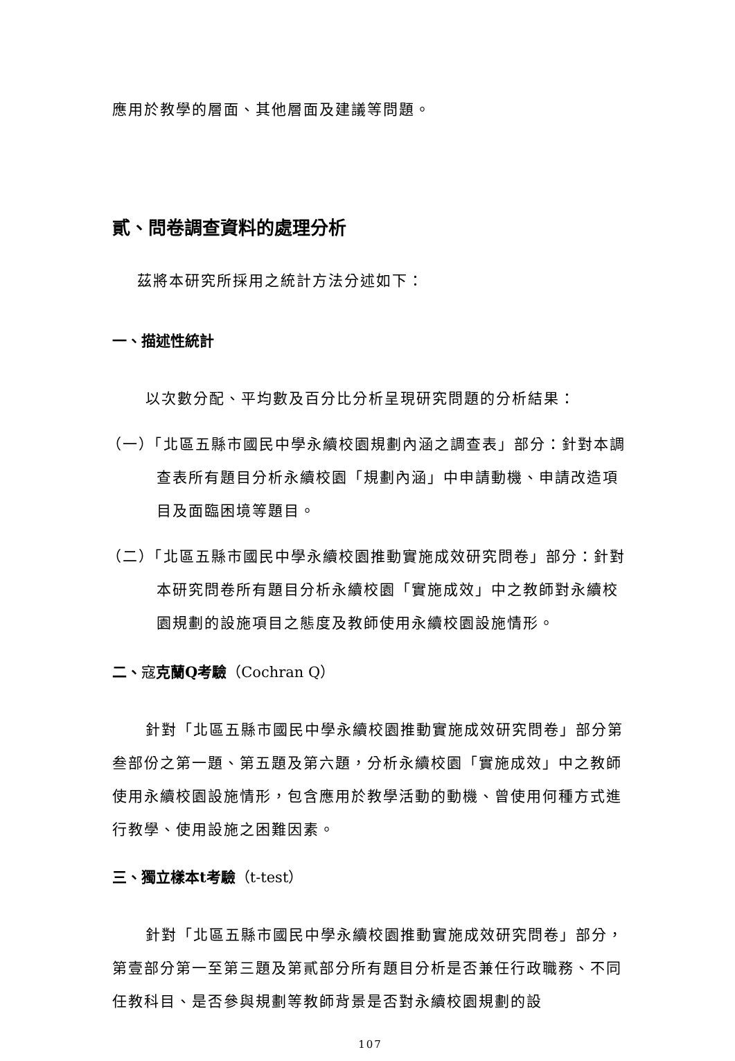應用於教學的層面、其他層面及建議等問題。
貳、問卷調查資料的處理分析
茲將本研究所採用之統計方法分述如下：
一、描述性統計
以次數分配、平均數及百分比分析呈現研究問題的分析結果：
（一）「北區五縣市國民中學永續校園規劃內涵之調查表」部分：針對本調查表所有題目分析永續校園「規劃內涵」中申請動機、申請改造項目及面臨困境等題目。
（二）「北區五縣市國民中學永續校園推動實施成效研究問卷」部分：針對本研究問卷所有題目分析永續校園「實施成效」中之教師對永續校園規劃的設施項目之態度及教師使用永續校園設施情形。
二、寇克蘭Q考驗（Cochran Q）
針對「北區五縣市國民中學永續校園推動實施成效研究問卷」部分第叁部份之第一題、第五題及第六題，分析永續校園「實施成效」中之教師使用永續校園設施情形，包含應用於教學活動的動機、曾使用何種方式進行教學、使用設施之困難因素。
三、獨立樣本t考驗（t-test）
針對「北區五縣市國民中學永續校園推動實施成效研究問卷」部分，第壹部分第一至第三題及第貳部分所有題目分析是否兼任行政職務、不同任教科目、是否參與規劃等教師背景是否對永續校園規劃的設
107